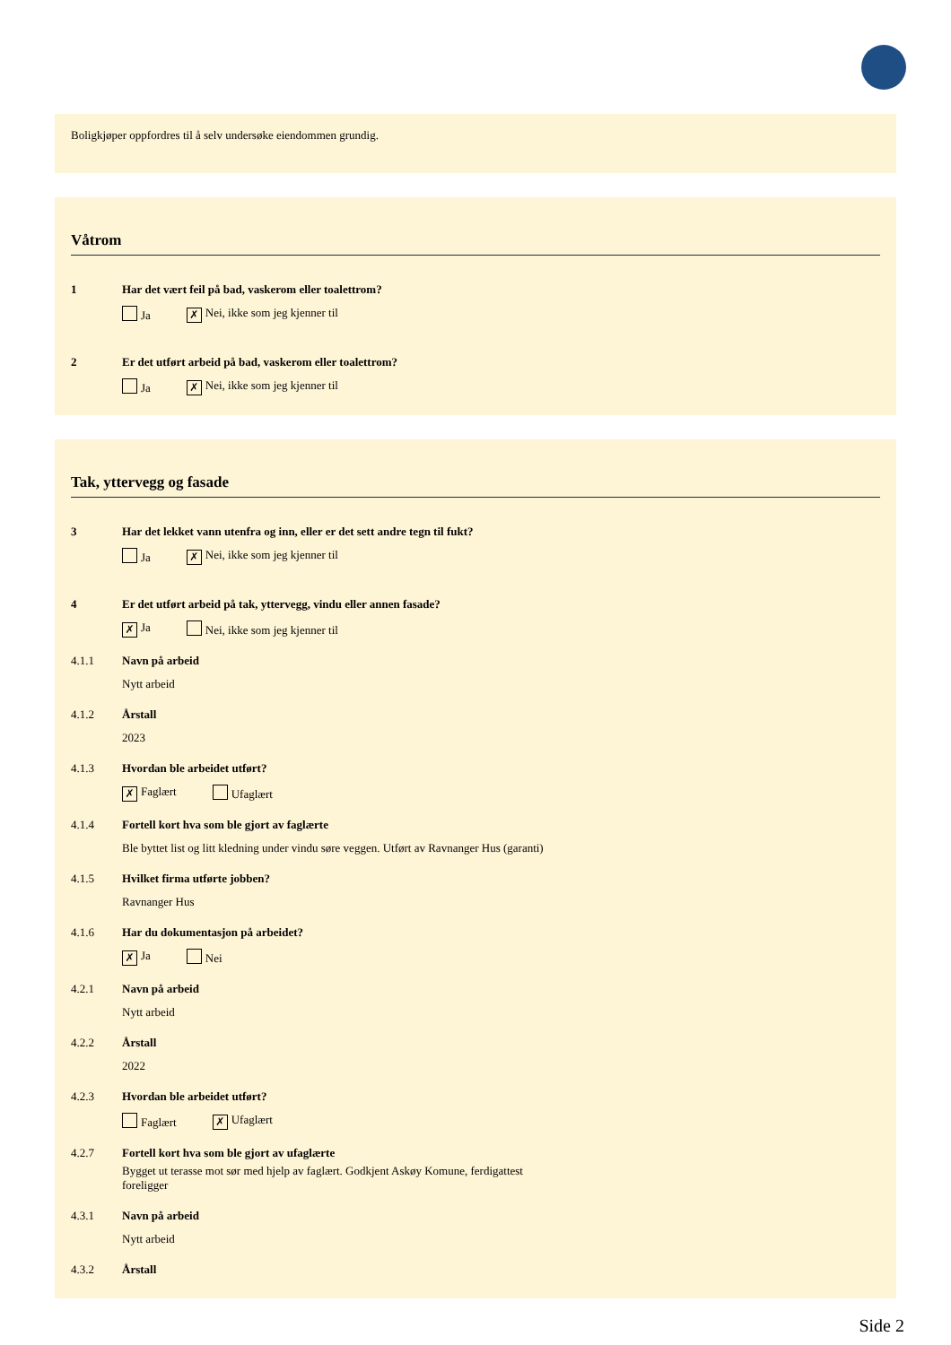Boligkjøper oppfordres til å selv undersøke eiendommen grundig.
Våtrom
1 Har det vært feil på bad, vaskerom eller toalettrom?
Ja ✗ Nei, ikke som jeg kjenner til
2 Er det utført arbeid på bad, vaskerom eller toalettrom?
Ja ✗ Nei, ikke som jeg kjenner til
Tak, yttervegg og fasade
3 Har det lekket vann utenfra og inn, eller er det sett andre tegn til fukt?
Ja ✗ Nei, ikke som jeg kjenner til
4 Er det utført arbeid på tak, yttervegg, vindu eller annen fasade?
✗ Ja Nei, ikke som jeg kjenner til
4.1.1 Navn på arbeid
Nytt arbeid
4.1.2 Årstall
2023
4.1.3 Hvordan ble arbeidet utført?
✗ Faglært Ufaglært
4.1.4 Fortell kort hva som ble gjort av faglærte
Ble byttet list og litt kledning under vindu søre veggen. Utført av Ravnanger Hus (garanti)
4.1.5 Hvilket firma utførte jobben?
Ravnanger Hus
4.1.6 Har du dokumentasjon på arbeidet?
✗ Ja Nei
4.2.1 Navn på arbeid
Nytt arbeid
4.2.2 Årstall
2022
4.2.3 Hvordan ble arbeidet utført?
Faglært ✗ Ufaglært
4.2.7 Fortell kort hva som ble gjort av ufaglærte
Bygget ut terasse mot sør med hjelp av faglært. Godkjent Askøy Komune, ferdigattest foreligger
4.3.1 Navn på arbeid
Nytt arbeid
4.3.2 Årstall
Side 2